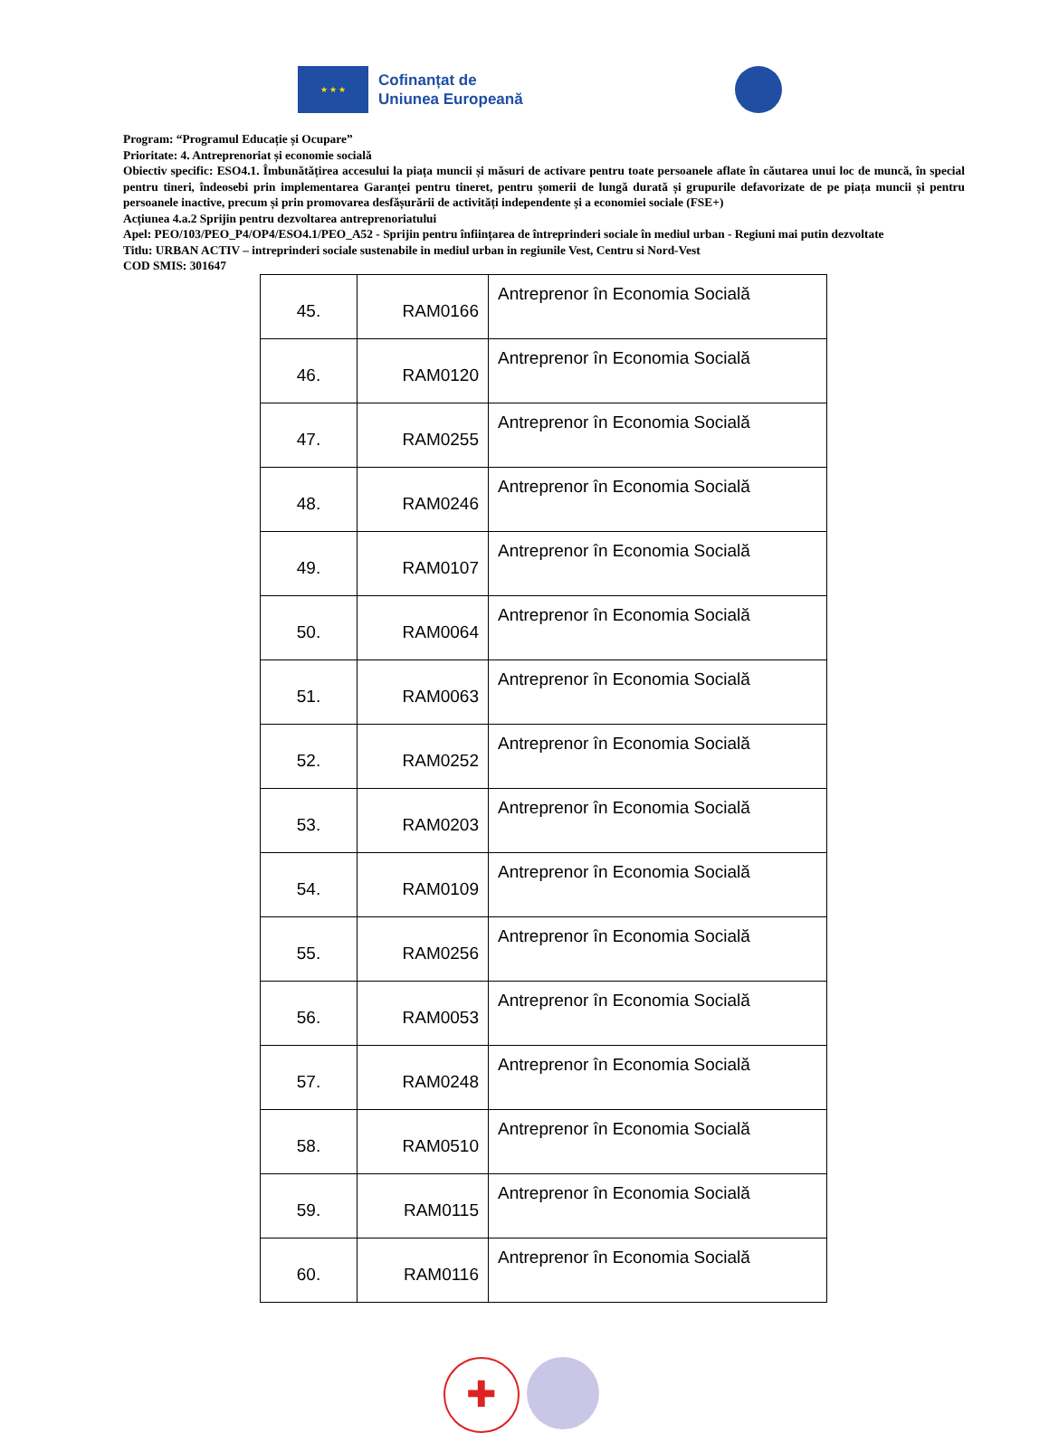★ ★ ★
Cofinanțat de
Uniunea Europeană
Program: “Programul Educație și Ocupare”
Prioritate: 4. Antreprenoriat și economie socială
Obiectiv specific: ESO4.1. Îmbunătățirea accesului la piața muncii și măsuri de activare pentru toate persoanele aflate în căutarea unui loc de muncă, în special pentru tineri, îndeosebi prin implementarea Garanței pentru tineret, pentru șomerii de lungă durată și grupurile defavorizate de pe piața muncii și pentru persoanele inactive, precum și prin promovarea desfășurării de activități independente și a economiei sociale (FSE+)
Acțiunea 4.a.2 Sprijin pentru dezvoltarea antreprenoriatului
Apel: PEO/103/PEO_P4/OP4/ESO4.1/PEO_A52 - Sprijin pentru înființarea de întreprinderi sociale în mediul urban - Regiuni mai putin dezvoltate
Titlu: URBAN ACTIV – intreprinderi sociale sustenabile in mediul urban in regiunile Vest, Centru si Nord-Vest
COD SMIS: 301647
| 45. | RAM0166 | Antreprenor în Economia Socială |
| 46. | RAM0120 | Antreprenor în Economia Socială |
| 47. | RAM0255 | Antreprenor în Economia Socială |
| 48. | RAM0246 | Antreprenor în Economia Socială |
| 49. | RAM0107 | Antreprenor în Economia Socială |
| 50. | RAM0064 | Antreprenor în Economia Socială |
| 51. | RAM0063 | Antreprenor în Economia Socială |
| 52. | RAM0252 | Antreprenor în Economia Socială |
| 53. | RAM0203 | Antreprenor în Economia Socială |
| 54. | RAM0109 | Antreprenor în Economia Socială |
| 55. | RAM0256 | Antreprenor în Economia Socială |
| 56. | RAM0053 | Antreprenor în Economia Socială |
| 57. | RAM0248 | Antreprenor în Economia Socială |
| 58. | RAM0510 | Antreprenor în Economia Socială |
| 59. | RAM0115 | Antreprenor în Economia Socială |
| 60. | RAM0116 | Antreprenor în Economia Socială |
✚